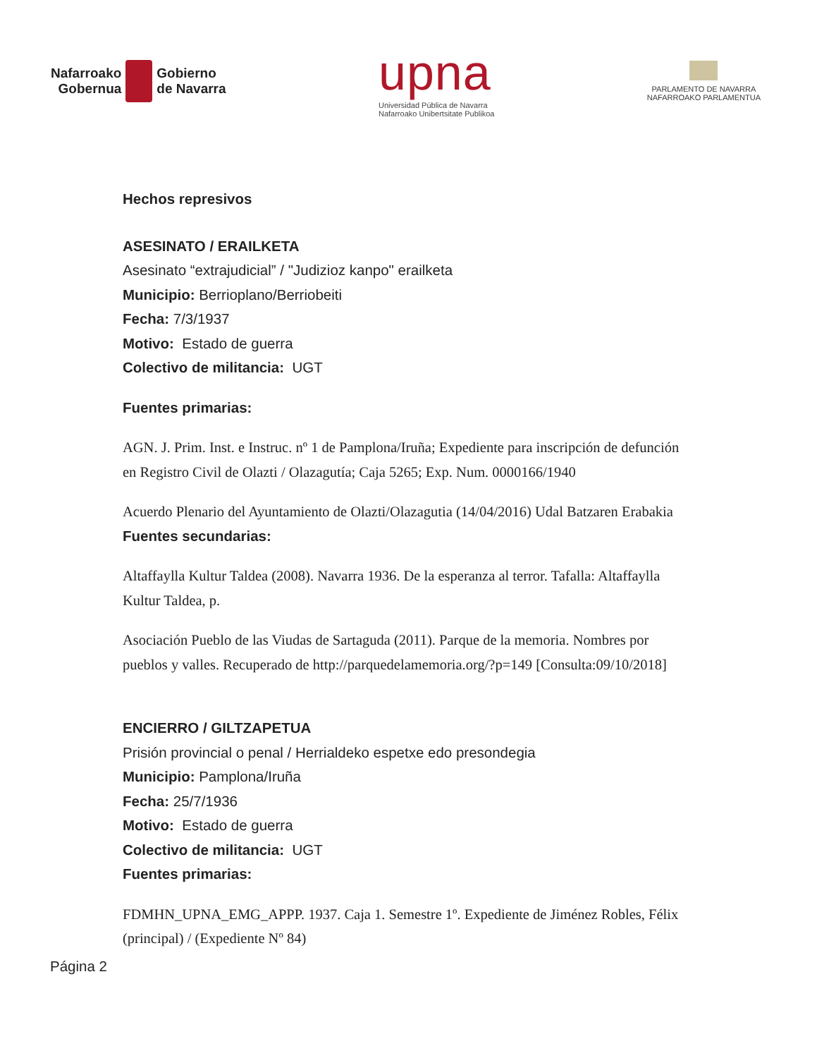Nafarroako
Gobernua
Gobierno
de Navarra
upna
Universidad Pública de Navarra
Nafarroako Unibertsitate Publikoa
PARLAMENTO DE NAVARRA
NAFARROAKO PARLAMENTUA
Hechos represivos
ASESINATO / ERAILKETA
Asesinato “extrajudicial” / "Judizioz kanpo" erailketa
Municipio: Berrioplano/Berriobeiti
Fecha: 7/3/1937
Motivo: Estado de guerra
Colectivo de militancia: UGT
Fuentes primarias:
AGN. J. Prim. Inst. e Instruc. nº 1 de Pamplona/Iruña; Expediente para inscripción de defunción en Registro Civil de Olazti / Olazagutía; Caja 5265; Exp. Num. 0000166/1940
Acuerdo Plenario del Ayuntamiento de Olazti/Olazagutia (14/04/2016) Udal Batzaren Erabakia
Fuentes secundarias:
Altaffaylla Kultur Taldea (2008). Navarra 1936. De la esperanza al terror. Tafalla: Altaffaylla Kultur Taldea, p.
Asociación Pueblo de las Viudas de Sartaguda (2011). Parque de la memoria. Nombres por pueblos y valles. Recuperado de http://parquedelamemoria.org/?p=149 [Consulta:09/10/2018]
ENCIERRO / GILTZAPETUA
Prisión provincial o penal / Herrialdeko espetxe edo presondegia
Municipio: Pamplona/Iruña
Fecha: 25/7/1936
Motivo: Estado de guerra
Colectivo de militancia: UGT
Fuentes primarias:
FDMHN_UPNA_EMG_APPP. 1937. Caja 1. Semestre 1º. Expediente de Jiménez Robles, Félix (principal) / (Expediente Nº 84)
Página 2